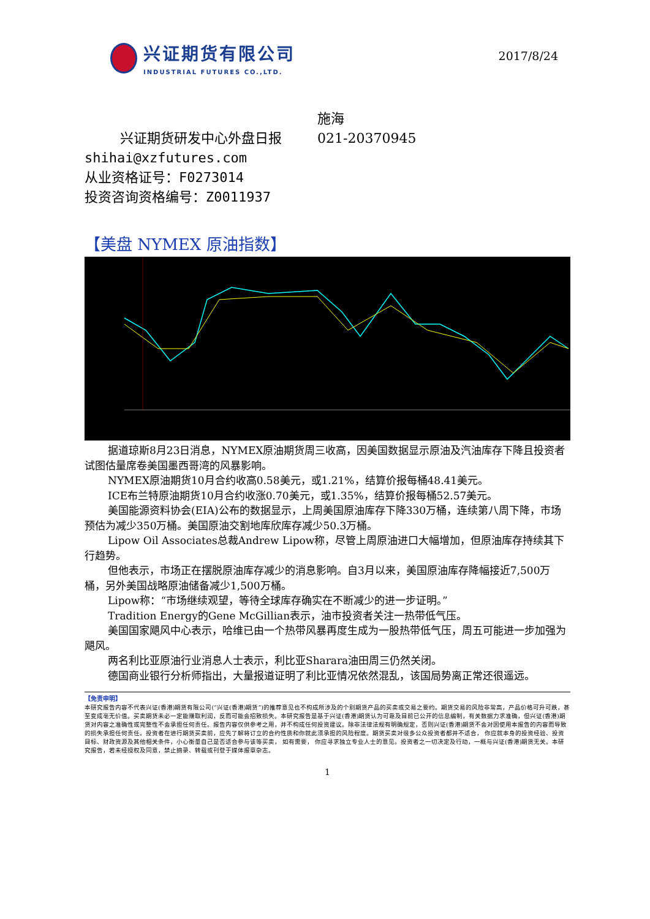兴证期货有限公司
INDUSTRIAL FUTURES CO.,LTD.
2017/8/24
兴证期货研发中心外盘日报
施海
021-20370945
shihai@xzfutures.com
从业资格证号：F0273014
投资咨询资格编号：Z0011937
【美盘 NYMEX 原油指数】
据道琼斯8月23日消息，NYMEX原油期货周三收高，因美国数据显示原油及汽油库存下降且投资者试图估量席卷美国墨西哥湾的风暴影响。
NYMEX原油期货10月合约收高0.58美元，或1.21%，结算价报每桶48.41美元。
ICE布兰特原油期货10月合约收涨0.70美元，或1.35%，结算价报每桶52.57美元。
美国能源资料协会(EIA)公布的数据显示，上周美国原油库存下降330万桶，连续第八周下降，市场预估为减少350万桶。美国原油交割地库欣库存减少50.3万桶。
Lipow Oil Associates总裁Andrew Lipow称，尽管上周原油进口大幅增加，但原油库存持续其下行趋势。
但他表示，市场正在摆脱原油库存减少的消息影响。自3月以来，美国原油库存降幅接近7,500万桶，另外美国战略原油储备减少1,500万桶。
Lipow称：“市场继续观望，等待全球库存确实在不断减少的进一步证明。”
Tradition Energy的Gene McGillian表示，油市投资者关注一热带低气压。
美国国家飓风中心表示，哈维已由一个热带风暴再度生成为一股热带低气压，周五可能进一步加强为飓风。
两名利比亚原油行业消息人士表示，利比亚Sharara油田周三仍然关闭。
德国商业银行分析师指出，大量报道证明了利比亚情况依然混乱，该国局势离正常还很遥远。
【免责申明】
本研究报告内容不代表兴证(香港)期货有限公司(“兴证(香港)期货”)的推荐意见也不构成所涉及的个别期货产品的买卖或交易之要约。期货交易的风险非常高，产品价格可升可跌，甚至变成毫无价值。买卖期货未必一定能赚取利润，反而可能会招致损失。本研究报告是基于兴证(香港)期货认为可靠及目前已公开的信息编制，有关数据力求准确，但兴证(香港)期货对内容之准确性或完整性不会承担任何责任。报告内容仅供参考之用，并不构成任何投资建议。除非法律法规有明确规定，否则兴证(香港)期货不会对因使用本报告的内容而导致的损失承担任何责任。投资者在进行期货买卖前，应先了解将订立的合约性质和你就此须承担的风险程度。期货买卖对很多公众投资者都并不适合， 你应就本身的投资经验、投资目标、财政资源及其他相关条件，小心衡量自己是否适合参与该等买卖， 如有需要， 你应寻求独立专业人士的意见。投资者之一切决定及行动，一概与兴证(香港)期货无关。本研究报告，若未经授权及同意，禁止摘录、转载或刊登于媒体报章杂志。
1